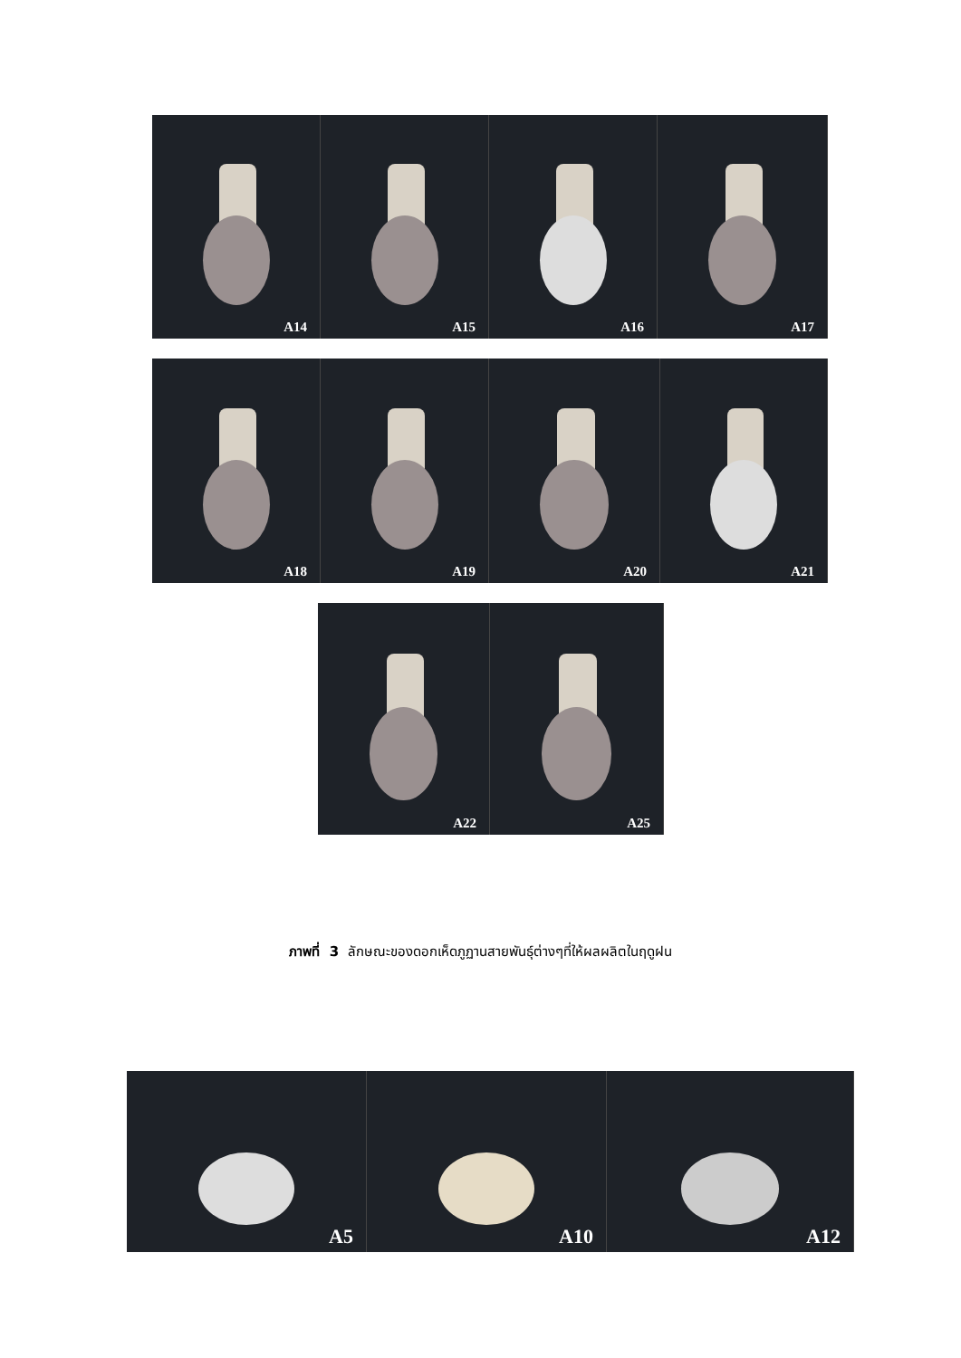A14
A15
A16
A17
A18
A19
A20
A21
A22
A25
ภาพที่ 3 ลักษณะของดอกเห็ดภูฏานสายพันธุ์ต่างๆที่ให้ผลผลิตในฤดูฝน
A5
A10
A12